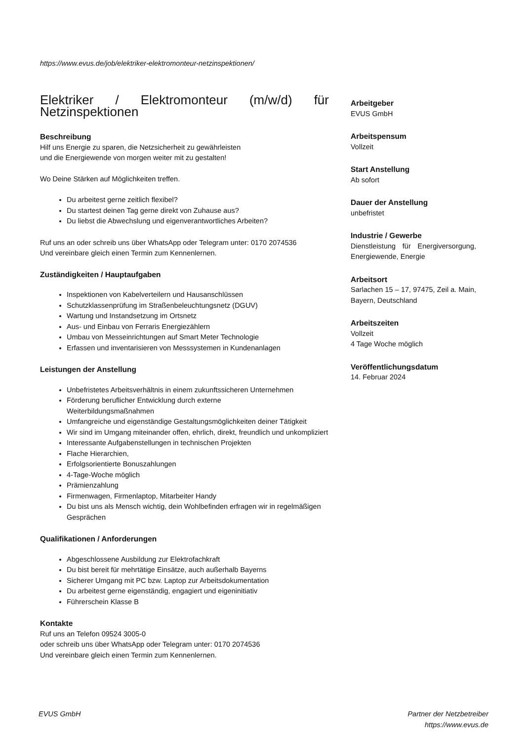https://www.evus.de/job/elektriker-elektromonteur-netzinspektionen/
Elektriker / Elektromonteur (m/w/d) für Netzinspektionen
Beschreibung
Hilf uns Energie zu sparen, die Netzsicherheit zu gewährleisten
und die Energiewende von morgen weiter mit zu gestalten!
Wo Deine Stärken auf Möglichkeiten treffen.
Du arbeitest gerne zeitlich flexibel?
Du startest deinen Tag gerne direkt von Zuhause aus?
Du liebst die Abwechslung und eigenverantwortliches Arbeiten?
Ruf uns an oder schreib uns über WhatsApp oder Telegram unter: 0170 2074536
Und vereinbare gleich einen Termin zum Kennenlernen.
Zuständigkeiten / Hauptaufgaben
Inspektionen von Kabelverteilern und Hausanschlüssen
Schutzklassenprüfung im Straßenbeleuchtungsnetz (DGUV)
Wartung und Instandsetzung im Ortsnetz
Aus- und Einbau von Ferraris Energiezählern
Umbau von Messeinrichtungen auf Smart Meter Technologie
Erfassen und inventarisieren von Messsystemen in Kundenanlagen
Leistungen der Anstellung
Unbefristetes Arbeitsverhältnis in einem zukunftssicheren Unternehmen
Förderung beruflicher Entwicklung durch externe
Weiterbildungsmaßnahmen
Umfangreiche und eigenständige Gestaltungsmöglichkeiten deiner Tätigkeit
Wir sind im Umgang miteinander offen, ehrlich, direkt, freundlich und unkompliziert
Interessante Aufgabenstellungen in technischen Projekten
Flache Hierarchien,
Erfolgsorientierte Bonuszahlungen
4-Tage-Woche möglich
Prämienzahlung
Firmenwagen, Firmenlaptop, Mitarbeiter Handy
Du bist uns als Mensch wichtig, dein Wohlbefinden erfragen wir in regelmäßigen Gesprächen
Qualifikationen / Anforderungen
Abgeschlossene Ausbildung zur Elektrofachkraft
Du bist bereit für mehrtätige Einsätze, auch außerhalb Bayerns
Sicherer Umgang mit PC bzw. Laptop zur Arbeitsdokumentation
Du arbeitest gerne eigenständig, engagiert und eigeninitiativ
Führerschein Klasse B
Kontakte
Ruf uns an Telefon 09524 3005-0
oder schreib uns über WhatsApp oder Telegram unter: 0170 2074536
Und vereinbare gleich einen Termin zum Kennenlernen.
Arbeitgeber
EVUS GmbH
Arbeitspensum
Vollzeit
Start Anstellung
Ab sofort
Dauer der Anstellung
unbefristet
Industrie / Gewerbe
Dienstleistung für Energiversorgung, Energiewende, Energie
Arbeitsort
Sarlachen 15 – 17, 97475, Zeil a. Main, Bayern, Deutschland
Arbeitszeiten
Vollzeit
4 Tage Woche möglich
Veröffentlichungsdatum
14. Februar 2024
EVUS GmbH Partner der Netzbetreiber
https://www.evus.de